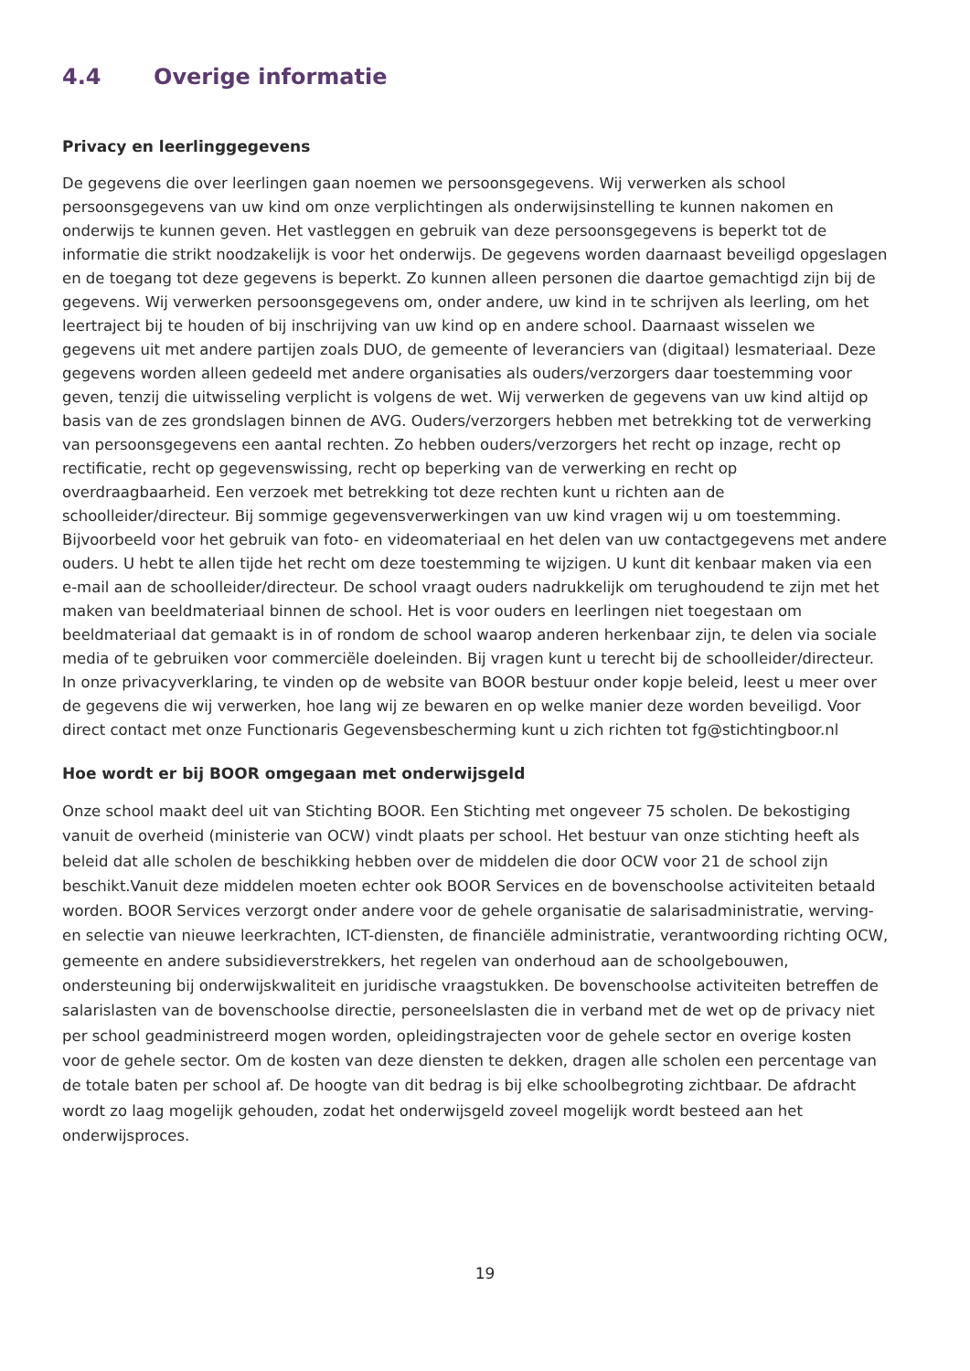4.4 Overige informatie
Privacy en leerlinggegevens
De gegevens die over leerlingen gaan noemen we persoonsgegevens. Wij verwerken als school persoonsgegevens van uw kind om onze verplichtingen als onderwijsinstelling te kunnen nakomen en onderwijs te kunnen geven. Het vastleggen en gebruik van deze persoonsgegevens is beperkt tot de informatie die strikt noodzakelijk is voor het onderwijs. De gegevens worden daarnaast beveiligd opgeslagen en de toegang tot deze gegevens is beperkt. Zo kunnen alleen personen die daartoe gemachtigd zijn bij de gegevens. Wij verwerken persoonsgegevens om, onder andere, uw kind in te schrijven als leerling, om het leertraject bij te houden of bij inschrijving van uw kind op en andere school. Daarnaast wisselen we gegevens uit met andere partijen zoals DUO, de gemeente of leveranciers van (digitaal) lesmateriaal. Deze gegevens worden alleen gedeeld met andere organisaties als ouders/verzorgers daar toestemming voor geven, tenzij die uitwisseling verplicht is volgens de wet. Wij verwerken de gegevens van uw kind altijd op basis van de zes grondslagen binnen de AVG. Ouders/verzorgers hebben met betrekking tot de verwerking van persoonsgegevens een aantal rechten. Zo hebben ouders/verzorgers het recht op inzage, recht op rectificatie, recht op gegevenswissing, recht op beperking van de verwerking en recht op overdraagbaarheid. Een verzoek met betrekking tot deze rechten kunt u richten aan de schoolleider/directeur. Bij sommige gegevensverwerkingen van uw kind vragen wij u om toestemming. Bijvoorbeeld voor het gebruik van foto- en videomateriaal en het delen van uw contactgegevens met andere ouders. U hebt te allen tijde het recht om deze toestemming te wijzigen. U kunt dit kenbaar maken via een e-mail aan de schoolleider/directeur. De school vraagt ouders nadrukkelijk om terughoudend te zijn met het maken van beeldmateriaal binnen de school. Het is voor ouders en leerlingen niet toegestaan om beeldmateriaal dat gemaakt is in of rondom de school waarop anderen herkenbaar zijn, te delen via sociale media of te gebruiken voor commerciële doeleinden. Bij vragen kunt u terecht bij de schoolleider/directeur. In onze privacyverklaring, te vinden op de website van BOOR bestuur onder kopje beleid, leest u meer over de gegevens die wij verwerken, hoe lang wij ze bewaren en op welke manier deze worden beveiligd. Voor direct contact met onze Functionaris Gegevensbescherming kunt u zich richten tot fg@stichtingboor.nl
Hoe wordt er bij BOOR omgegaan met onderwijsgeld
Onze school maakt deel uit van Stichting BOOR. Een Stichting met ongeveer 75 scholen. De bekostiging vanuit de overheid (ministerie van OCW) vindt plaats per school. Het bestuur van onze stichting heeft als beleid dat alle scholen de beschikking hebben over de middelen die door OCW voor 21 de school zijn beschikt.Vanuit deze middelen moeten echter ook BOOR Services en de bovenschoolse activiteiten betaald worden. BOOR Services verzorgt onder andere voor de gehele organisatie de salarisadministratie, werving- en selectie van nieuwe leerkrachten, ICT-diensten, de financiële administratie, verantwoording richting OCW, gemeente en andere subsidieverstrekkers, het regelen van onderhoud aan de schoolgebouwen, ondersteuning bij onderwijskwaliteit en juridische vraagstukken. De bovenschoolse activiteiten betreffen de salarislasten van de bovenschoolse directie, personeelslasten die in verband met de wet op de privacy niet per school geadministreerd mogen worden, opleidingstrajecten voor de gehele sector en overige kosten voor de gehele sector. Om de kosten van deze diensten te dekken, dragen alle scholen een percentage van de totale baten per school af. De hoogte van dit bedrag is bij elke schoolbegroting zichtbaar. De afdracht wordt zo laag mogelijk gehouden, zodat het onderwijsgeld zoveel mogelijk wordt besteed aan het onderwijsproces.
19